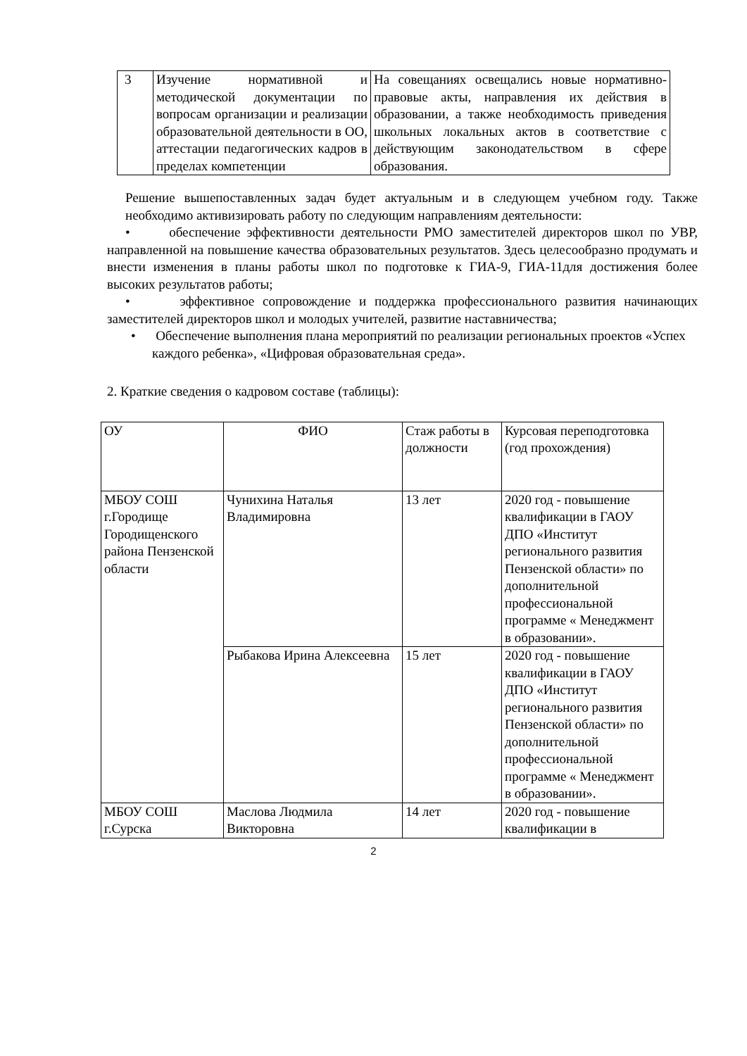| 3 | Изучение нормативной и методической документации по вопросам организации и реализации образовательной деятельности в ОО, аттестации педагогических кадров в пределах компетенции | На совещаниях освещались новые нормативно-правовые акты, направления их действия в образовании, а также необходимость приведения школьных локальных актов в соответствие с действующим законодательством в сфере образования. |
Решение вышепоставленных задач будет актуальным и в следующем учебном году. Также необходимо активизировать работу по следующим направлениям деятельности:
• обеспечение эффективности деятельности РМО заместителей директоров школ по УВР, направленной на повышение качества образовательных результатов. Здесь целесообразно продумать и внести изменения в планы работы школ по подготовке к ГИА-9, ГИА-11для достижения более высоких результатов работы;
• эффективное сопровождение и поддержка профессионального развития начинающих заместителей директоров школ и молодых учителей, развитие наставничества;
• Обеспечение выполнения плана мероприятий по реализации региональных проектов «Успех каждого ребенка», «Цифровая образовательная среда».
2. Краткие сведения о кадровом составе (таблицы):
| ОУ | ФИО | Стаж работы в должности | Курсовая переподготовка (год прохождения) |
| МБОУ СОШ г.Городище Городищенского района Пензенской области | Чунихина Наталья Владимировна | 13 лет | 2020 год - повышение квалификации в ГАОУ ДПО «Институт регионального развития Пензенской области» по дополнительной профессиональной программе « Менеджмент в образовании». |
| | Рыбакова Ирина Алексеевна | 15 лет | 2020 год - повышение квалификации в ГАОУ ДПО «Институт регионального развития Пензенской области» по дополнительной профессиональной программе « Менеджмент в образовании». |
| МБОУ СОШ г.Сурска | Маслова Людмила Викторовна | 14 лет | 2020 год - повышение квалификации в |
2